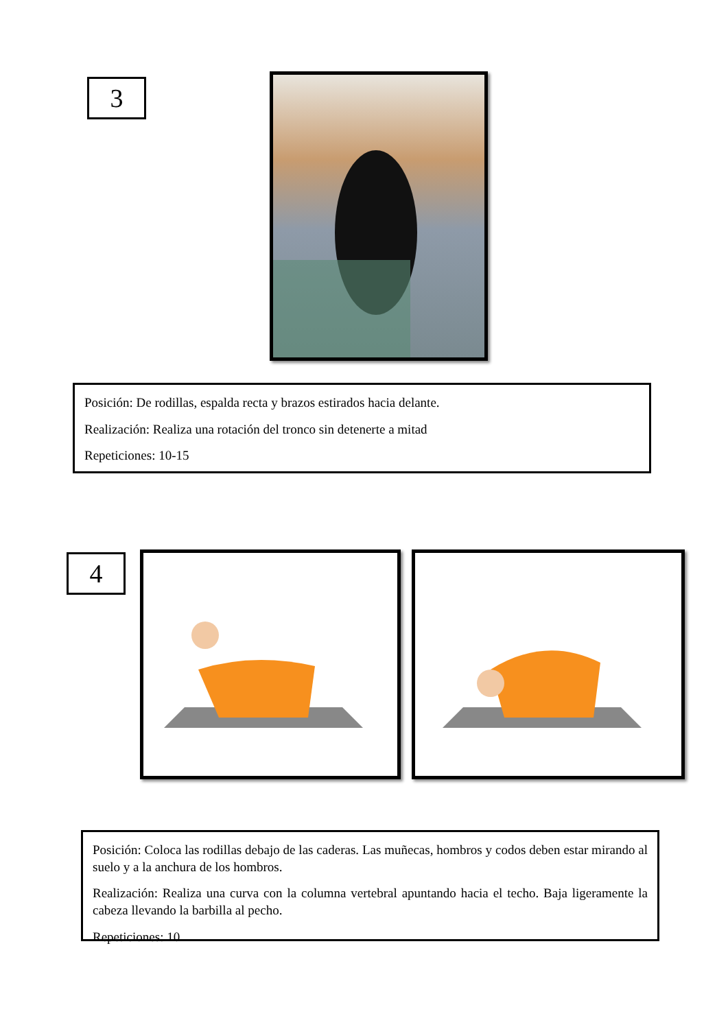3
Posición: De rodillas, espalda recta y brazos estirados hacia delante.
Realización: Realiza una rotación del tronco sin detenerte a mitad
Repeticiones: 10-15
4
Posición: Coloca las rodillas debajo de las caderas. Las muñecas, hombros y codos deben estar mirando al suelo y a la anchura de los hombros.
Realización: Realiza una curva con la columna vertebral apuntando hacia el techo. Baja ligeramente la cabeza llevando la barbilla al pecho.
Repeticiones: 10